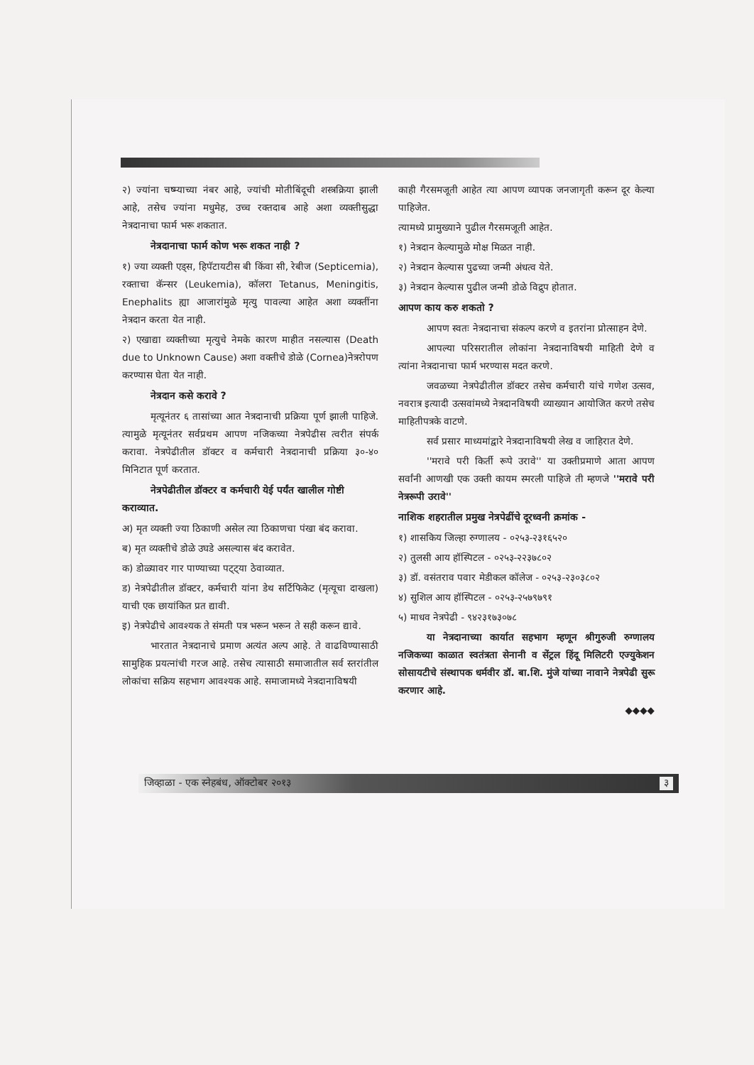२) ज्यांना चष्म्याच्या नंबर आहे, ज्यांची मोतीबिंदूची शस्त्रक्रिया झाली आहे, तसेच ज्यांना मधुमेह, उच्च रक्तदाब आहे अशा व्यक्तीसुद्धा नेत्रदानाचा फार्म भरू शकतात.
नेत्रदानाचा फार्म कोण भरू शकत नाही ?
१) ज्या व्यक्ती एड्स, हिपॅटायटीस बी किंवा सी, रेबीज (Septicemia), रक्ताचा कॅन्सर (Leukemia), कॉलरा Tetanus, Meningitis, Enephalits ह्या आजारांमुळे मृत्यु पावल्या आहेत अशा व्यक्तींना नेत्रदान करता येत नाही.
२) एखाद्या व्यक्तीच्या मृत्युचे नेमके कारण माहीत नसल्यास (Death due to Unknown Cause) अशा वक्तीचे डोळे (Cornea)नेत्ररोपण करण्यास घेता येत नाही.
नेत्रदान कसे करावे ?
मृत्यूनंतर ६ तासांच्या आत नेत्रदानाची प्रक्रिया पूर्ण झाली पाहिजे. त्यामुळे मृत्यूनंतर सर्वप्रथम आपण नजिकच्या नेत्रपेढीस त्वरीत संपर्क करावा. नेत्रपेढीतील डॉक्टर व कर्मचारी नेत्रदानाची प्रक्रिया ३०-४० मिनिटात पूर्ण करतात.
नेत्रपेढीतील डॉक्टर व कर्मचारी येई पर्यंत खालील गोष्टी कराव्यात.
अ) मृत व्यक्ती ज्या ठिकाणी असेल त्या ठिकाणचा पंखा बंद करावा.
ब) मृत व्यक्तीचे डोळे उघडे असल्यास बंद करावेत.
क) डोळ्यावर गार पाण्याच्या पट्ट्या ठेवाव्यात.
ड) नेत्रपेढीतील डॉक्टर, कर्मचारी यांना डेथ सर्टिफिकेट (मृत्यूचा दाखला) याची एक छायांकित प्रत द्यावी.
इ) नेत्रपेढीचे आवश्यक ते संमती पत्र भरून भरून ते सही करून द्यावे.
भारतात नेत्रदानाचे प्रमाण अत्यंत अल्प आहे. ते वाढविण्यासाठी सामुहिक प्रयत्नांची गरज आहे. तसेच त्यासाठी समाजातील सर्व स्तरांतील लोकांचा सक्रिय सहभाग आवश्यक आहे. समाजामध्ये नेत्रदानाविषयी
काही गैरसमजूती आहेत त्या आपण व्यापक जनजागृती करून दूर केल्या पाहिजेत.
त्यामध्ये प्रामुख्याने पुढील गैरसमजूती आहेत.
१) नेत्रदान केल्यामुळे मोक्ष मिळत नाही.
२) नेत्रदान केल्यास पुढच्या जन्मी अंधत्व येते.
३) नेत्रदान केल्यास पुढील जन्मी डोळे विद्रुप होतात.
आपण काय करु शकतो ?
आपण स्वतः नेत्रदानाचा संकल्प करणे व इतरांना प्रोत्साहन देणे.
आपल्या परिसरातील लोकांना नेत्रदानाविषयी माहिती देणे व त्यांना नेत्रदानाचा फार्म भरण्यास मदत करणे.
जवळच्या नेत्रपेढीतील डॉक्टर तसेच कर्मचारी यांचे गणेश उत्सव, नवरात्र इत्यादी उत्सवांमध्ये नेत्रदानविषयी व्याख्यान आयोजित करणे तसेच माहितीपत्रके वाटणे.
सर्व प्रसार माध्यमांद्वारे नेत्रदानाविषयी लेख व जाहिरात देणे.
''मरावे परी किर्ती रूपे उरावे'' या उक्तीप्रमाणे आता आपण सर्वांनी आणखी एक उक्ती कायम स्मरली पाहिजे ती म्हणजे ''मरावे परी नेत्ररूपी उरावे''
नाशिक शहरातील प्रमुख नेत्रपेढींचे दूरध्वनी क्रमांक -
१) शासकिय जिल्हा रुग्णालय - ०२५३-२३१६५२०
२) तुलसी आय हॉस्पिटल - ०२५३-२२३७८०२
३) डॉ. वसंतराव पवार मेडीकल कॉलेज - ०२५३-२३०३८०२
४) सुशिल आय हॉस्पिटल - ०२५३-२५७९७९१
५) माधव नेत्रपेढी - ९४२३१७३०७८
या नेत्रदानाच्या कार्यात सहभाग म्हणून श्रीगुरुजी रुग्णालय नजिकच्या काळात स्वतंत्रता सेनानी व सेंट्रल हिंदू मिलिटरी एज्युकेशन सोसायटीचे संस्थापक धर्मवीर डॉ. बा.शि. मुंजे यांच्या नावाने नेत्रपेढी सुरू करणार आहे.
◆◆◆◆
जिव्हाळा - एक स्नेहबंध, ऑक्टोबर २०१३ ३